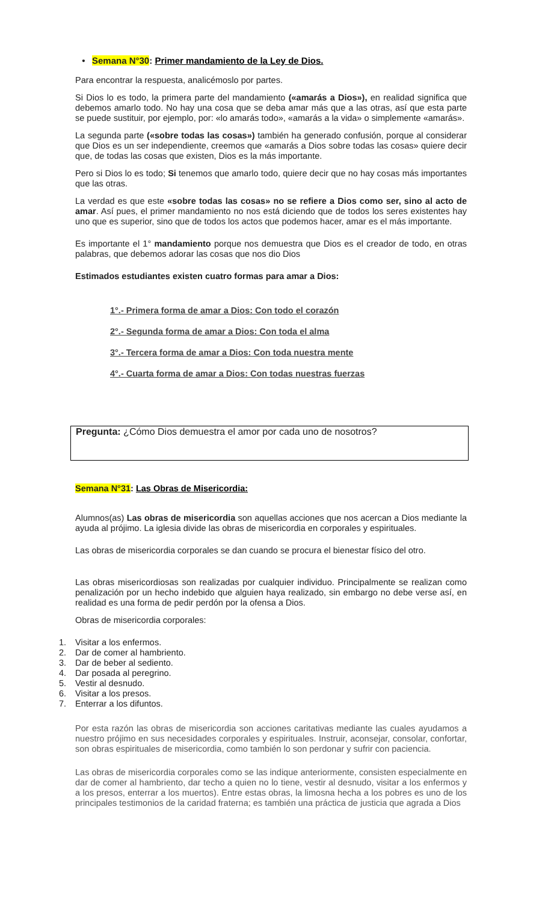• Semana N°30: Primer mandamiento de la Ley de Dios.
Para encontrar la respuesta, analicémoslo por partes.
Si Dios lo es todo, la primera parte del mandamiento («amarás a Dios»), en realidad significa que debemos amarlo todo. No hay una cosa que se deba amar más que a las otras, así que esta parte se puede sustituir, por ejemplo, por: «lo amarás todo», «amarás a la vida» o simplemente «amarás».
La segunda parte («sobre todas las cosas») también ha generado confusión, porque al considerar que Dios es un ser independiente, creemos que «amarás a Dios sobre todas las cosas» quiere decir que, de todas las cosas que existen, Dios es la más importante.
Pero si Dios lo es todo; Si tenemos que amarlo todo, quiere decir que no hay cosas más importantes que las otras.
La verdad es que este «sobre todas las cosas» no se refiere a Dios como ser, sino al acto de amar. Así pues, el primer mandamiento no nos está diciendo que de todos los seres existentes hay uno que es superior, sino que de todos los actos que podemos hacer, amar es el más importante.
Es importante el 1° mandamiento porque nos demuestra que Dios es el creador de todo, en otras palabras, que debemos adorar las cosas que nos dio Dios
Estimados estudiantes existen cuatro formas para amar a Dios:
1°.- Primera forma de amar a Dios: Con todo el corazón
2°.- Segunda forma de amar a Dios: Con toda el alma
3°.- Tercera forma de amar a Dios: Con toda nuestra mente
4°.- Cuarta forma de amar a Dios: Con todas nuestras fuerzas
Pregunta: ¿Cómo Dios demuestra el amor por cada uno de nosotros?
Semana N°31: Las Obras de Misericordia:
Alumnos(as) Las obras de misericordia son aquellas acciones que nos acercan a Dios mediante la ayuda al prójimo. La iglesia divide las obras de misericordia en corporales y espirituales.
Las obras de misericordia corporales se dan cuando se procura el bienestar físico del otro.
Las obras misericordiosas son realizadas por cualquier individuo. Principalmente se realizan como penalización por un hecho indebido que alguien haya realizado, sin embargo no debe verse así, en realidad es una forma de pedir perdón por la ofensa a Dios.
Obras de misericordia corporales:
1. Visitar a los enfermos.
2. Dar de comer al hambriento.
3. Dar de beber al sediento.
4. Dar posada al peregrino.
5. Vestir al desnudo.
6. Visitar a los presos.
7. Enterrar a los difuntos.
Por esta razón las obras de misericordia son acciones caritativas mediante las cuales ayudamos a nuestro prójimo en sus necesidades corporales y espirituales. Instruir, aconsejar, consolar, confortar, son obras espirituales de misericordia, como también lo son perdonar y sufrir con paciencia.
Las obras de misericordia corporales como se las indique anteriormente, consisten especialmente en dar de comer al hambriento, dar techo a quien no lo tiene, vestir al desnudo, visitar a los enfermos y a los presos, enterrar a los muertos). Entre estas obras, la limosna hecha a los pobres es uno de los principales testimonios de la caridad fraterna; es también una práctica de justicia que agrada a Dios